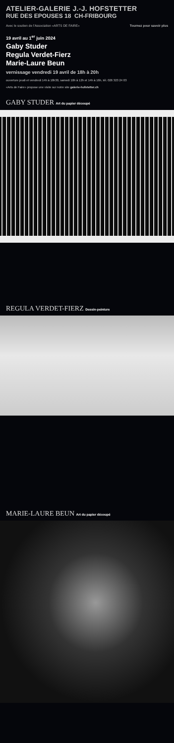ATELIER-GALERIE J.-J. HOFSTETTER
RUE DES EPOUSES 18 CH-FRIBOURG
Avec le soutien de l’Association «ARTS DE FAIRE» Tournez pour savoir plus
19 avril au 1<sup>er</sup> juin 2024
Gaby Studer
Regula Verdet-Fierz
Marie-Laure Beun
vernissage vendredi 19 avril de 18h à 20h
ouverture jeudi et vendredi 14h à 18h30, samedi 10h à 12h et 14h à 16h, tél. 026 323 24 03
«Arts de Faire» propose une visite sur notre site galerie-hofstetter.ch
GABY STUDER Art du papier découpé
REGULA VERDET-FIERZ Dessin-peinture
MARIE-LAURE BEUN Art du papier découpé